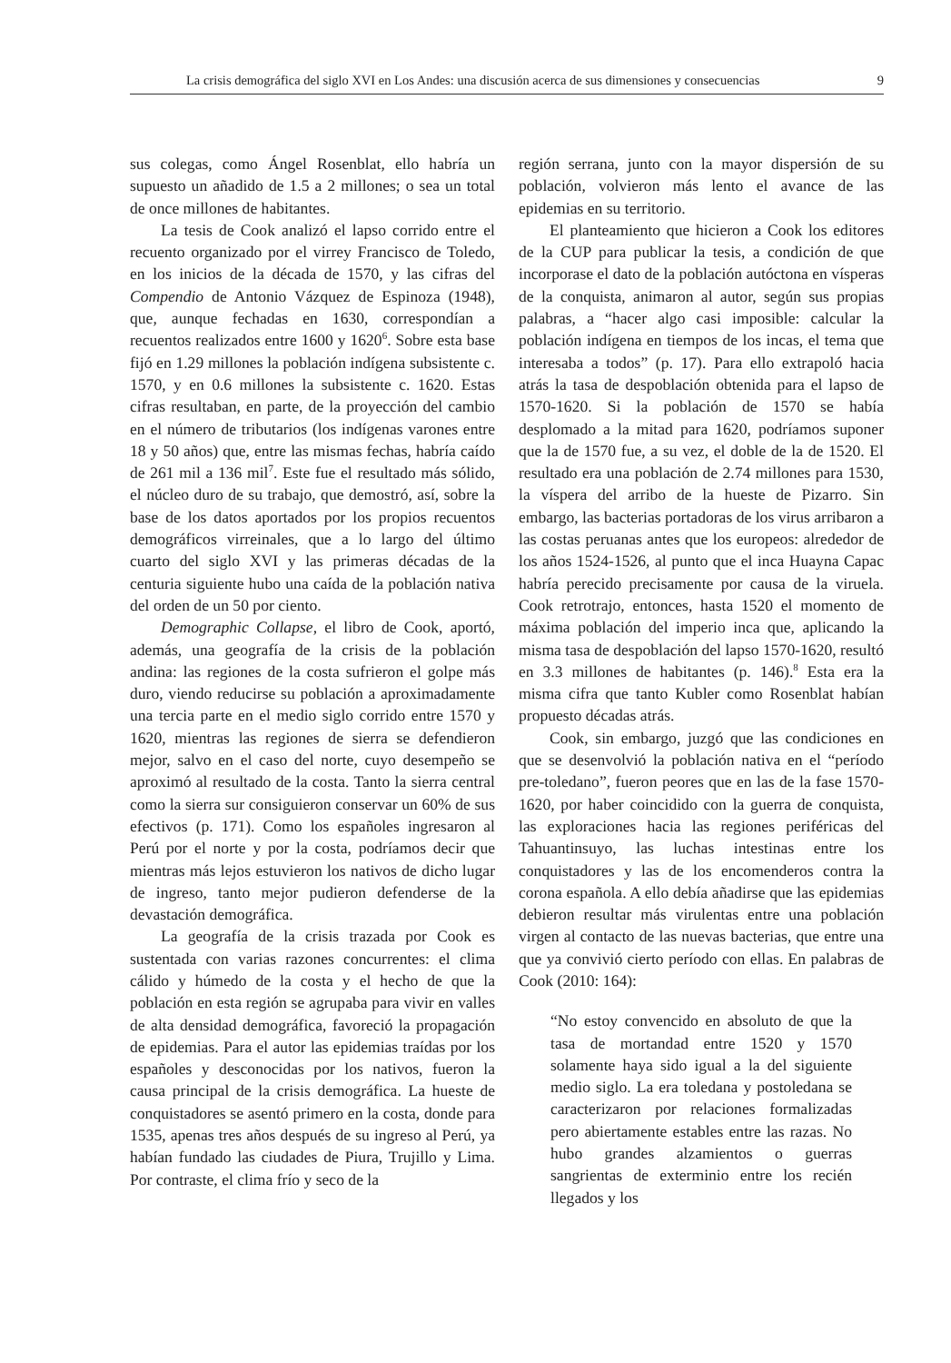La crisis demográfica del siglo XVI en Los Andes: una discusión acerca de sus dimensiones y consecuencias 9
sus colegas, como Ángel Rosenblat, ello habría un supuesto un añadido de 1.5 a 2 millones; o sea un total de once millones de habitantes.
La tesis de Cook analizó el lapso corrido entre el recuento organizado por el virrey Francisco de Toledo, en los inicios de la década de 1570, y las cifras del Compendio de Antonio Vázquez de Espinoza (1948), que, aunque fechadas en 1630, correspondían a recuentos realizados entre 1600 y 1620<sup>6</sup>. Sobre esta base fijó en 1.29 millones la población indígena subsistente c. 1570, y en 0.6 millones la subsistente c. 1620. Estas cifras resultaban, en parte, de la proyección del cambio en el número de tributarios (los indígenas varones entre 18 y 50 años) que, entre las mismas fechas, habría caído de 261 mil a 136 mil<sup>7</sup>. Este fue el resultado más sólido, el núcleo duro de su trabajo, que demostró, así, sobre la base de los datos aportados por los propios recuentos demográficos virreinales, que a lo largo del último cuarto del siglo XVI y las primeras décadas de la centuria siguiente hubo una caída de la población nativa del orden de un 50 por ciento.
Demographic Collapse, el libro de Cook, aportó, además, una geografía de la crisis de la población andina: las regiones de la costa sufrieron el golpe más duro, viendo reducirse su población a aproximadamente una tercia parte en el medio siglo corrido entre 1570 y 1620, mientras las regiones de sierra se defendieron mejor, salvo en el caso del norte, cuyo desempeño se aproximó al resultado de la costa. Tanto la sierra central como la sierra sur consiguieron conservar un 60% de sus efectivos (p. 171). Como los españoles ingresaron al Perú por el norte y por la costa, podríamos decir que mientras más lejos estuvieron los nativos de dicho lugar de ingreso, tanto mejor pudieron defenderse de la devastación demográfica.
La geografía de la crisis trazada por Cook es sustentada con varias razones concurrentes: el clima cálido y húmedo de la costa y el hecho de que la población en esta región se agrupaba para vivir en valles de alta densidad demográfica, favoreció la propagación de epidemias. Para el autor las epidemias traídas por los españoles y desconocidas por los nativos, fueron la causa principal de la crisis demográfica. La hueste de conquistadores se asentó primero en la costa, donde para 1535, apenas tres años después de su ingreso al Perú, ya habían fundado las ciudades de Piura, Trujillo y Lima. Por contraste, el clima frío y seco de la
región serrana, junto con la mayor dispersión de su población, volvieron más lento el avance de las epidemias en su territorio.
El planteamiento que hicieron a Cook los editores de la CUP para publicar la tesis, a condición de que incorporase el dato de la población autóctona en vísperas de la conquista, animaron al autor, según sus propias palabras, a “hacer algo casi imposible: calcular la población indígena en tiempos de los incas, el tema que interesaba a todos” (p. 17). Para ello extrapoló hacia atrás la tasa de despoblación obtenida para el lapso de 1570-1620. Si la población de 1570 se había desplomado a la mitad para 1620, podríamos suponer que la de 1570 fue, a su vez, el doble de la de 1520. El resultado era una población de 2.74 millones para 1530, la víspera del arribo de la hueste de Pizarro. Sin embargo, las bacterias portadoras de los virus arribaron a las costas peruanas antes que los europeos: alrededor de los años 1524-1526, al punto que el inca Huayna Capac habría perecido precisamente por causa de la viruela. Cook retrotrajo, entonces, hasta 1520 el momento de máxima población del imperio inca que, aplicando la misma tasa de despoblación del lapso 1570-1620, resultó en 3.3 millones de habitantes (p. 146).<sup>8</sup> Esta era la misma cifra que tanto Kubler como Rosenblat habían propuesto décadas atrás.
Cook, sin embargo, juzgó que las condiciones en que se desenvolvió la población nativa en el “período pre-toledano”, fueron peores que en las de la fase 1570-1620, por haber coincidido con la guerra de conquista, las exploraciones hacia las regiones periféricas del Tahuantinsuyo, las luchas intestinas entre los conquistadores y las de los encomenderos contra la corona española. A ello debía añadirse que las epidemias debieron resultar más virulentas entre una población virgen al contacto de las nuevas bacterias, que entre una que ya convivió cierto período con ellas. En palabras de Cook (2010: 164):
“No estoy convencido en absoluto de que la tasa de mortandad entre 1520 y 1570 solamente haya sido igual a la del siguiente medio siglo. La era toledana y postoledana se caracterizaron por relaciones formalizadas pero abiertamente estables entre las razas. No hubo grandes alzamientos o guerras sangrientas de exterminio entre los recién llegados y los